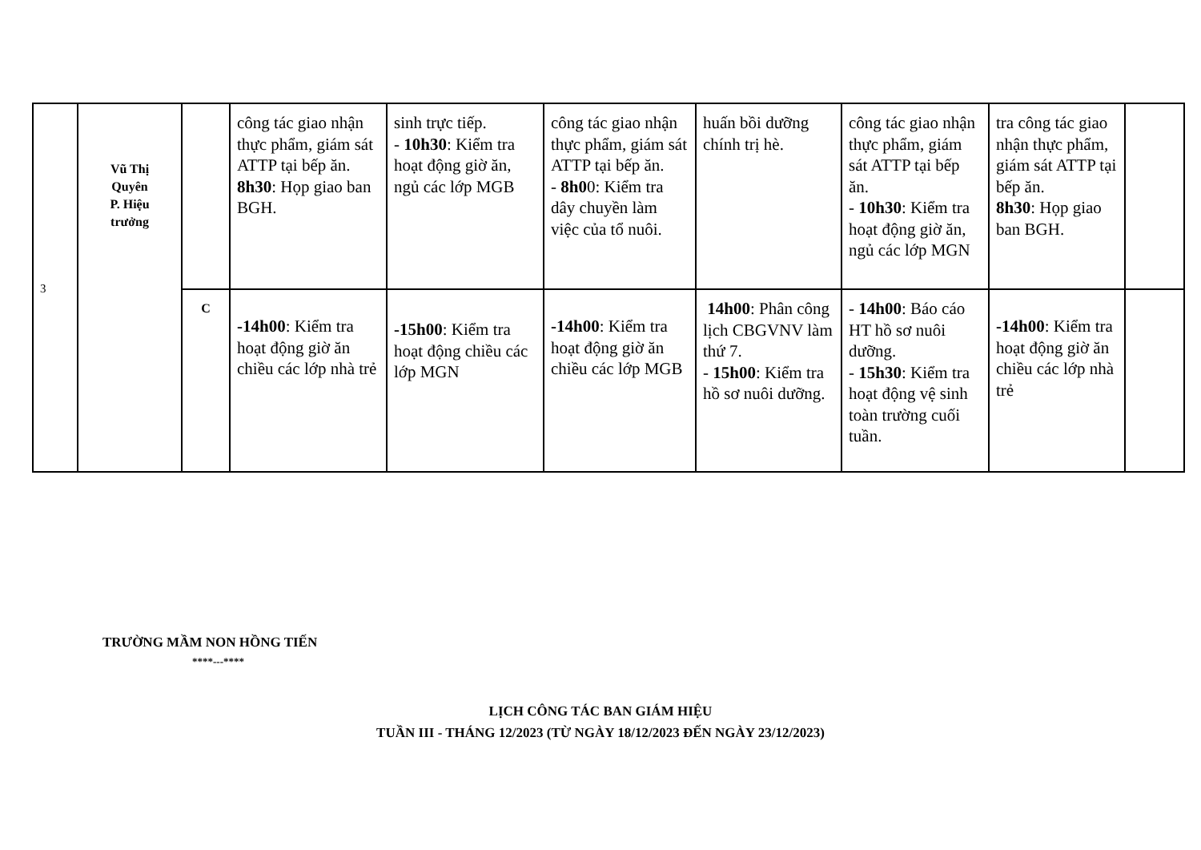| 3 | Vũ Thị Quyên P. Hiệu trưởng | | công tác giao nhận thực phẩm, giám sát ATTP tại bếp ăn. 8h30 : Họp giao ban BGH. | sinh trực tiếp. - 10h30 : Kiểm tra hoạt động giờ ăn, ngủ các lớp MGB | công tác giao nhận thực phẩm, giám sát ATTP tại bếp ăn. - 8h0 0: Kiểm tra dây chuyền làm việc của tổ nuôi. | huấn bồi dưỡng chính trị hè. | công tác giao nhận thực phẩm, giám sát ATTP tại bếp ăn. - 10h30 : Kiểm tra hoạt động giờ ăn, ngủ các lớp MGN | tra công tác giao nhận thực phẩm, giám sát ATTP tại bếp ăn. 8h30 : Họp giao ban BGH. | |
| | | C | -14h00 : Kiểm tra hoạt động giờ ăn chiều các lớp nhà trẻ | -15h00 : Kiểm tra hoạt động chiều các lớp MGN | -14h00 : Kiểm tra hoạt động giờ ăn chiều các lớp MGB | 14h00 : Phân công lịch CBGVNV làm thứ 7. - 15h00 : Kiểm tra hồ sơ nuôi dưỡng. | - 14h00 : Báo cáo HT hồ sơ nuôi dưỡng. - 15h30 : Kiểm tra hoạt động vệ sinh toàn trường cuối tuần. | -14h00 : Kiểm tra hoạt động giờ ăn chiều các lớp nhà trẻ | |
TRƯỜNG MẦM NON HỒNG TIẾN
****---****
LỊCH CÔNG TÁC BAN GIÁM HIỆU
TUẦN III - THÁNG 12/2023 (TỪ NGÀY 18/12/2023 ĐẾN NGÀY 23/12/2023)